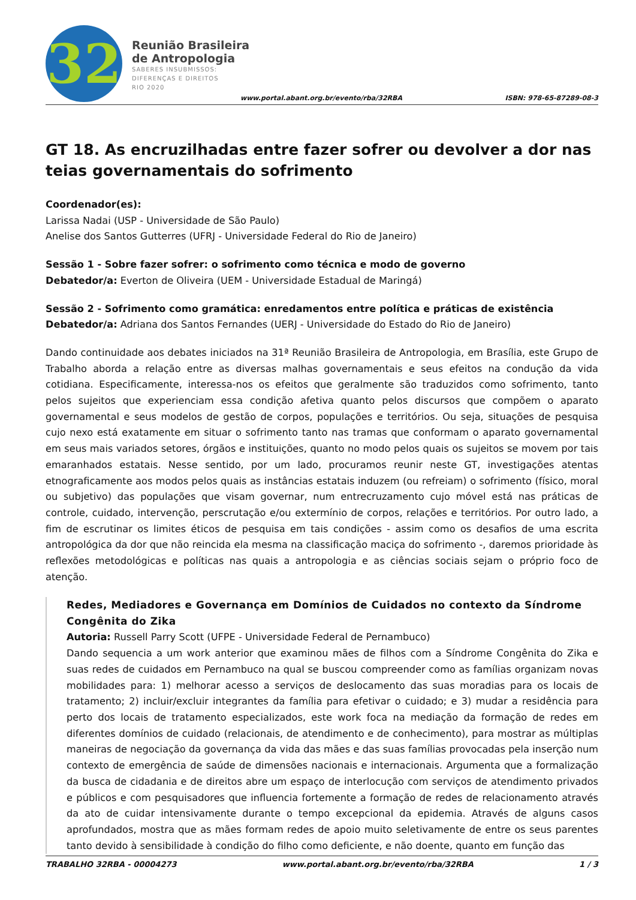32
Reunião Brasileira
de Antropologia
SABERES INSUBMISSOS:
DIFERENÇAS E DIREITOS
RIO 2020
www.portal.abant.org.br/evento/rba/32RBA
ISBN: 978-65-87289-08-3
GT 18. As encruzilhadas entre fazer sofrer ou devolver a dor nas teias governamentais do sofrimento
Coordenador(es):
Larissa Nadai (USP - Universidade de São Paulo)
Anelise dos Santos Gutterres (UFRJ - Universidade Federal do Rio de Janeiro)
Sessão 1 - Sobre fazer sofrer: o sofrimento como técnica e modo de governo
Debatedor/a: Everton de Oliveira (UEM - Universidade Estadual de Maringá)
Sessão 2 - Sofrimento como gramática: enredamentos entre política e práticas de existência
Debatedor/a: Adriana dos Santos Fernandes (UERJ - Universidade do Estado do Rio de Janeiro)
Dando continuidade aos debates iniciados na 31ª Reunião Brasileira de Antropologia, em Brasília, este Grupo de Trabalho aborda a relação entre as diversas malhas governamentais e seus efeitos na condução da vida cotidiana. Especificamente, interessa-nos os efeitos que geralmente são traduzidos como sofrimento, tanto pelos sujeitos que experienciam essa condição afetiva quanto pelos discursos que compõem o aparato governamental e seus modelos de gestão de corpos, populações e territórios. Ou seja, situações de pesquisa cujo nexo está exatamente em situar o sofrimento tanto nas tramas que conformam o aparato governamental em seus mais variados setores, órgãos e instituições, quanto no modo pelos quais os sujeitos se movem por tais emaranhados estatais. Nesse sentido, por um lado, procuramos reunir neste GT, investigações atentas etnograficamente aos modos pelos quais as instâncias estatais induzem (ou refreiam) o sofrimento (físico, moral ou subjetivo) das populações que visam governar, num entrecruzamento cujo móvel está nas práticas de controle, cuidado, intervenção, perscrutação e/ou extermínio de corpos, relações e territórios. Por outro lado, a fim de escrutinar os limites éticos de pesquisa em tais condições - assim como os desafios de uma escrita antropológica da dor que não reincida ela mesma na classificação maciça do sofrimento -, daremos prioridade às reflexões metodológicas e políticas nas quais a antropologia e as ciências sociais sejam o próprio foco de atenção.
Redes, Mediadores e Governança em Domínios de Cuidados no contexto da Síndrome Congênita do Zika
Autoria: Russell Parry Scott (UFPE - Universidade Federal de Pernambuco)
Dando sequencia a um work anterior que examinou mães de filhos com a Síndrome Congênita do Zika e suas redes de cuidados em Pernambuco na qual se buscou compreender como as famílias organizam novas mobilidades para: 1) melhorar acesso a serviços de deslocamento das suas moradias para os locais de tratamento; 2) incluir/excluir integrantes da família para efetivar o cuidado; e 3) mudar a residência para perto dos locais de tratamento especializados, este work foca na mediação da formação de redes em diferentes domínios de cuidado (relacionais, de atendimento e de conhecimento), para mostrar as múltiplas maneiras de negociação da governança da vida das mães e das suas famílias provocadas pela inserção num contexto de emergência de saúde de dimensões nacionais e internacionais. Argumenta que a formalização da busca de cidadania e de direitos abre um espaço de interlocução com serviços de atendimento privados e públicos e com pesquisadores que influencia fortemente a formação de redes de relacionamento através da ato de cuidar intensivamente durante o tempo excepcional da epidemia. Através de alguns casos aprofundados, mostra que as mães formam redes de apoio muito seletivamente de entre os seus parentes tanto devido à sensibilidade à condição do filho como deficiente, e não doente, quanto em função das
TRABALHO 32RBA - 00004273 www.portal.abant.org.br/evento/rba/32RBA 1 / 3